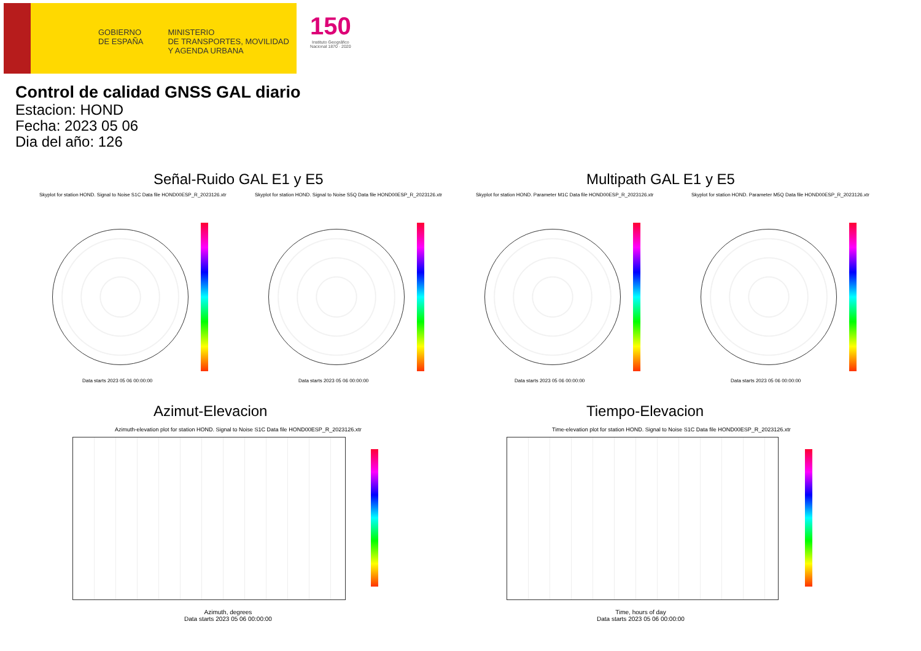GOBIERNO
DE ESPAÑA
MINISTERIO
DE TRANSPORTES, MOVILIDAD
Y AGENDA URBANA
150
Instituto Geográfico
Nacional 1870 · 2020
Control de calidad GNSS GAL diario
Estacion: HOND
Fecha: 2023 05 06
Dia del año: 126
Señal-Ruido GAL E1 y E5 Multipath GAL E1 y E5
Skyplot for station HOND. Signal to Noise S1C Data file HOND00ESP_R_2023126.xtr Skyplot for station HOND. Signal to Noise S5Q Data file HOND00ESP_R_2023126.xtr Skyplot for station HOND. Parameter M1C Data file HOND00ESP_R_2023126.xtr Skyplot for station HOND. Parameter M5Q Data file HOND00ESP_R_2023126.xtr
Data starts 2023 05 06 00:00:00 Data starts 2023 05 06 00:00:00 Data starts 2023 05 06 00:00:00 Data starts 2023 05 06 00:00:00
Azimut-Elevacion Tiempo-Elevacion
Azimuth-elevation plot for station HOND. Signal to Noise S1C Data file HOND00ESP_R_2023126.xtr Time-elevation plot for station HOND. Signal to Noise S1C Data file HOND00ESP_R_2023126.xtr
Azimuth, degrees
Data starts 2023 05 06 00:00:00
Time, hours of day
Data starts 2023 05 06 00:00:00